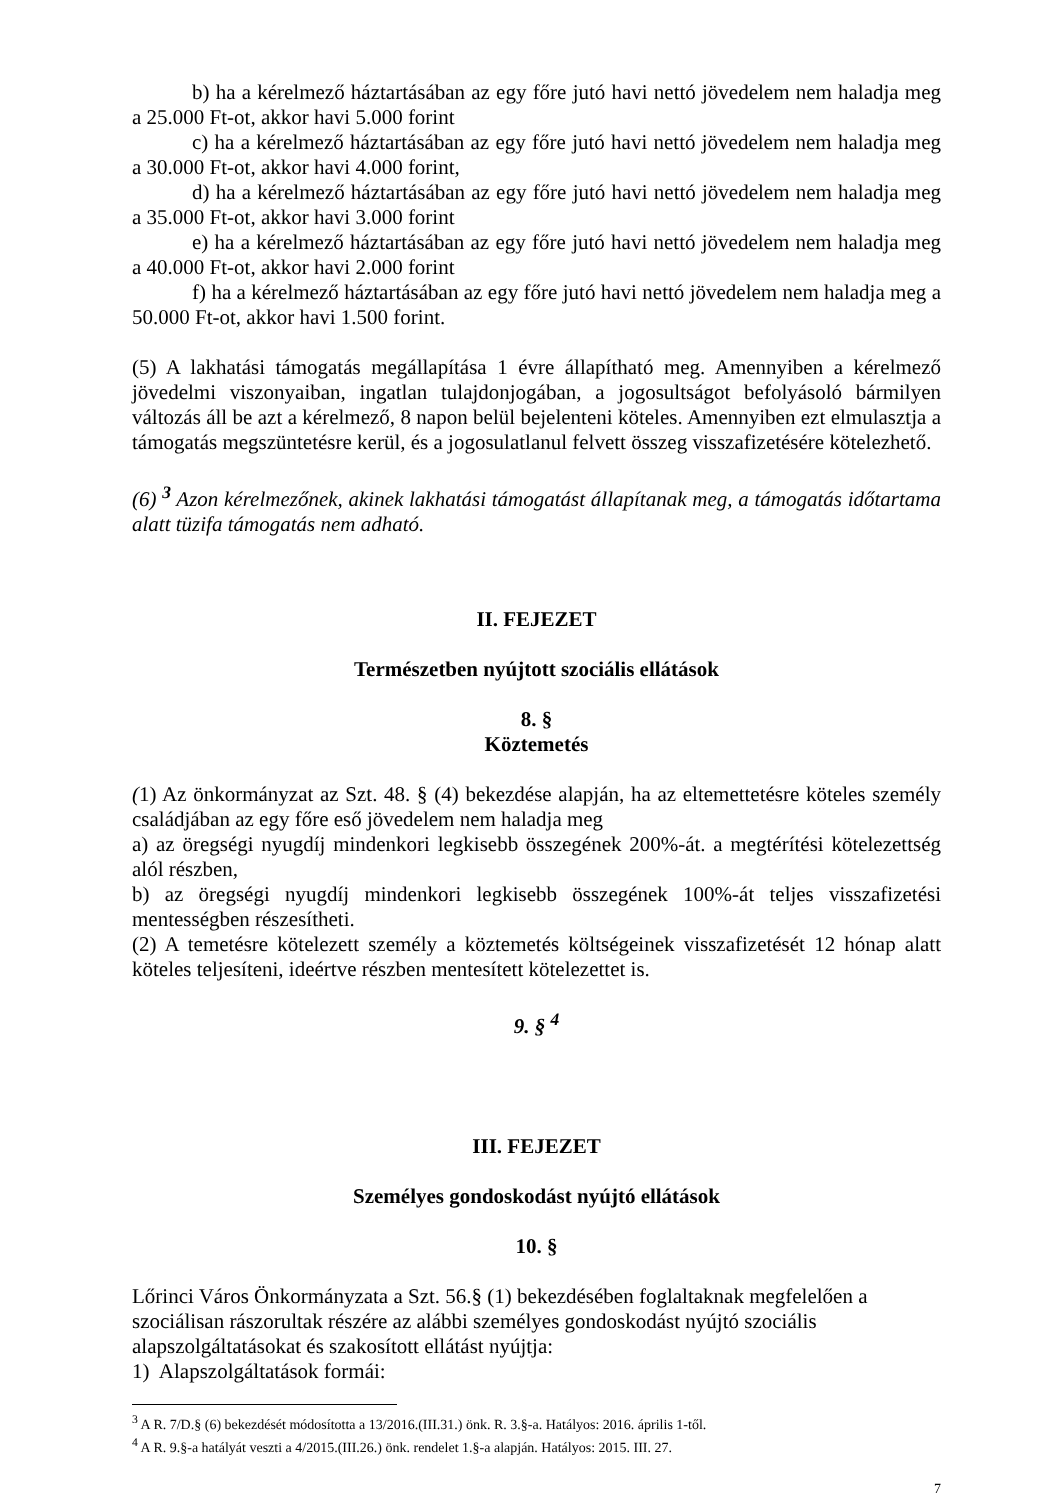b) ha a kérelmező háztartásában az egy főre jutó havi nettó jövedelem nem haladja meg a 25.000 Ft-ot, akkor havi 5.000 forint
c) ha a kérelmező háztartásában az egy főre jutó havi nettó jövedelem nem haladja meg a 30.000 Ft-ot, akkor havi 4.000 forint,
d) ha a kérelmező háztartásában az egy főre jutó havi nettó jövedelem nem haladja meg a 35.000 Ft-ot, akkor havi 3.000 forint
e) ha a kérelmező háztartásában az egy főre jutó havi nettó jövedelem nem haladja meg a 40.000 Ft-ot, akkor havi 2.000 forint
f) ha a kérelmező háztartásában az egy főre jutó havi nettó jövedelem nem haladja meg a 50.000 Ft-ot, akkor havi 1.500 forint.
(5) A lakhatási támogatás megállapítása 1 évre állapítható meg. Amennyiben a kérelmező jövedelmi viszonyaiban, ingatlan tulajdonjogában, a jogosultságot befolyásoló bármilyen változás áll be azt a kérelmező, 8 napon belül bejelenteni köteles. Amennyiben ezt elmulasztja a támogatás megszüntetésre kerül, és a jogosulatlanul felvett összeg visszafizetésére kötelezhető.
(6) <sup>3</sup> Azon kérelmezőnek, akinek lakhatási támogatást állapítanak meg, a támogatás időtartama alatt tüzifa támogatás nem adható.
II. FEJEZET
Természetben nyújtott szociális ellátások
8. §
Köztemetés
(1) Az önkormányzat az Szt. 48. § (4) bekezdése alapján, ha az eltemettetésre köteles személy családjában az egy főre eső jövedelem nem haladja meg
a) az öregségi nyugdíj mindenkori legkisebb összegének 200%-át. a megtérítési kötelezettség alól részben,
b) az öregségi nyugdíj mindenkori legkisebb összegének 100%-át teljes visszafizetési mentességben részesítheti.
(2) A temetésre kötelezett személy a köztemetés költségeinek visszafizetését 12 hónap alatt köteles teljesíteni, ideértve részben mentesített kötelezettet is.
9. § <sup>4</sup>
III. FEJEZET
Személyes gondoskodást nyújtó ellátások
10. §
Lőrinci Város Önkormányzata a Szt. 56.§ (1) bekezdésében foglaltaknak megfelelően a szociálisan rászorultak részére az alábbi személyes gondoskodást nyújtó szociális alapszolgáltatásokat és szakosított ellátást nyújtja:
1) Alapszolgáltatások formái:
<sup>3</sup> A R. 7/D.§ (6) bekezdését módosította a 13/2016.(III.31.) önk. R. 3.§-a. Hatályos: 2016. április 1-től.
<sup>4</sup> A R. 9.§-a hatályát veszti a 4/2015.(III.26.) önk. rendelet 1.§-a alapján. Hatályos: 2015. III. 27.
7